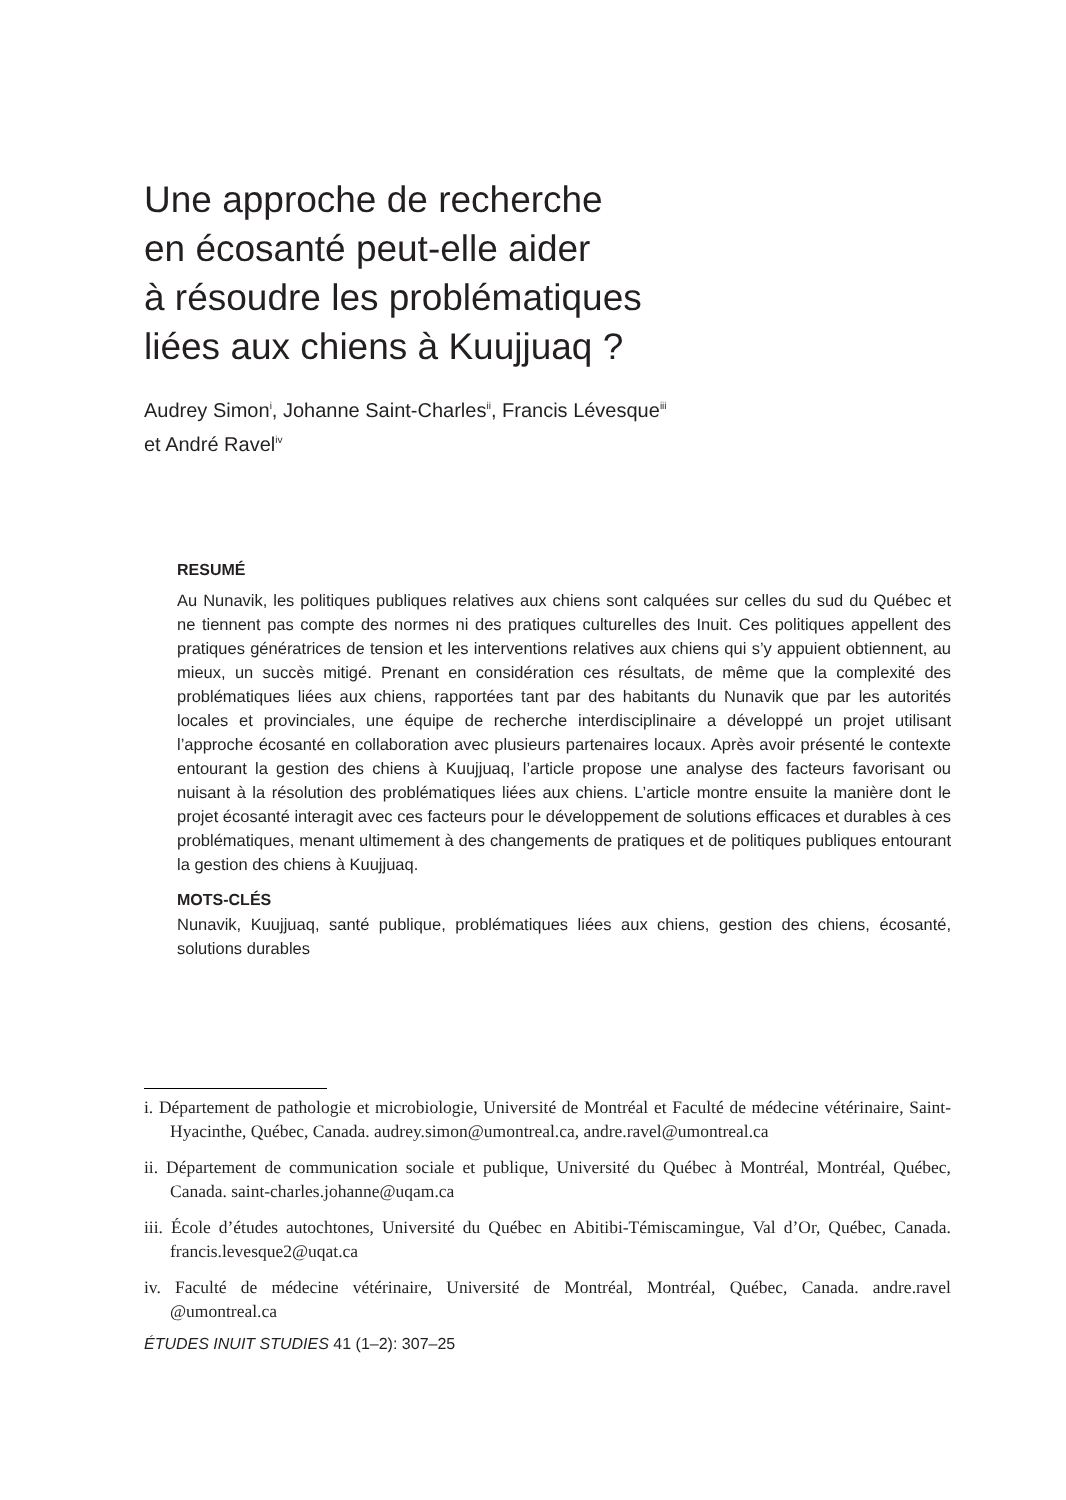Une approche de recherche
en écosanté peut-elle aider
à résoudre les problématiques
liées aux chiens à Kuujjuaq ?
Audrey Simon<sup>i</sup>, Johanne Saint-Charles<sup>ii</sup>, Francis Lévesque<sup>iii</sup>
et André Ravel<sup>iv</sup>
RESUMÉ
Au Nunavik, les politiques publiques relatives aux chiens sont calquées sur celles du sud du Québec et ne tiennent pas compte des normes ni des pratiques culturelles des Inuit. Ces politiques appellent des pratiques génératrices de tension et les interventions relatives aux chiens qui s’y appuient obtiennent, au mieux, un succès mitigé. Prenant en considération ces résultats, de même que la complexité des problématiques liées aux chiens, rapportées tant par des habitants du Nunavik que par les autorités locales et provinciales, une équipe de recherche interdisciplinaire a développé un projet utilisant l’approche écosanté en collaboration avec plusieurs partenaires locaux. Après avoir présenté le contexte entourant la gestion des chiens à Kuujjuaq, l’article propose une analyse des facteurs favorisant ou nuisant à la résolution des problématiques liées aux chiens. L’article montre ensuite la manière dont le projet écosanté interagit avec ces facteurs pour le développement de solutions efficaces et durables à ces problématiques, menant ultimement à des changements de pratiques et de politiques publiques entourant la gestion des chiens à Kuujjuaq.
MOTS-CLÉS
Nunavik, Kuujjuaq, santé publique, problématiques liées aux chiens, gestion des chiens, écosanté, solutions durables
i. Département de pathologie et microbiologie, Université de Montréal et Faculté de médecine vétérinaire, Saint-Hyacinthe, Québec, Canada. audrey.simon@umontreal.ca, andre.ravel@umontreal.ca
ii. Département de communication sociale et publique, Université du Québec à Montréal, Montréal, Québec, Canada. saint-charles.johanne@uqam.ca
iii. École d’études autochtones, Université du Québec en Abitibi-Témiscamingue, Val d’Or, Québec, Canada. francis.levesque2@uqat.ca
iv. Faculté de médecine vétérinaire, Université de Montréal, Montréal, Québec, Canada. andre.ravel @umontreal.ca
ÉTUDES INUIT STUDIES 41 (1–2): 307–25